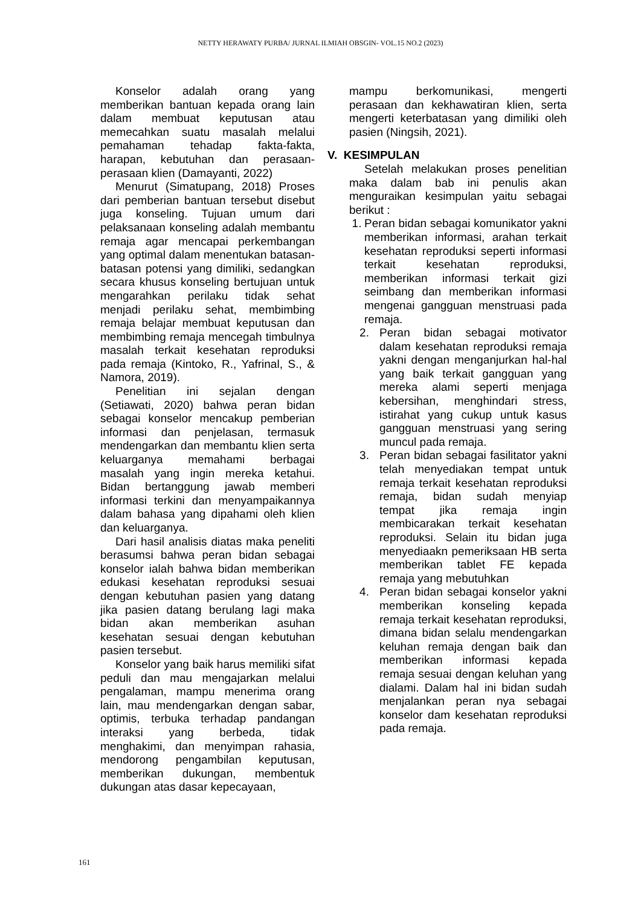NETTY HERAWATY PURBA/ JURNAL ILMIAH OBSGIN- VOL.15 NO.2 (2023)
Konselor adalah orang yang memberikan bantuan kepada orang lain dalam membuat keputusan atau memecahkan suatu masalah melalui pemahaman tehadap fakta-fakta, harapan, kebutuhan dan perasaan-perasaan klien (Damayanti, 2022)
Menurut (Simatupang, 2018) Proses dari pemberian bantuan tersebut disebut juga konseling. Tujuan umum dari pelaksanaan konseling adalah membantu remaja agar mencapai perkembangan yang optimal dalam menentukan batasan-batasan potensi yang dimiliki, sedangkan secara khusus konseling bertujuan untuk mengarahkan perilaku tidak sehat menjadi perilaku sehat, membimbing remaja belajar membuat keputusan dan membimbing remaja mencegah timbulnya masalah terkait kesehatan reproduksi pada remaja (Kintoko, R., Yafrinal, S., & Namora, 2019).
Penelitian ini sejalan dengan (Setiawati, 2020) bahwa peran bidan sebagai konselor mencakup pemberian informasi dan penjelasan, termasuk mendengarkan dan membantu klien serta keluarganya memahami berbagai masalah yang ingin mereka ketahui. Bidan bertanggung jawab memberi informasi terkini dan menyampaikannya dalam bahasa yang dipahami oleh klien dan keluarganya.
Dari hasil analisis diatas maka peneliti berasumsi bahwa peran bidan sebagai konselor ialah bahwa bidan memberikan edukasi kesehatan reproduksi sesuai dengan kebutuhan pasien yang datang jika pasien datang berulang lagi maka bidan akan memberikan asuhan kesehatan sesuai dengan kebutuhan pasien tersebut.
Konselor yang baik harus memiliki sifat peduli dan mau mengajarkan melalui pengalaman, mampu menerima orang lain, mau mendengarkan dengan sabar, optimis, terbuka terhadap pandangan interaksi yang berbeda, tidak menghakimi, dan menyimpan rahasia, mendorong pengambilan keputusan, memberikan dukungan, membentuk dukungan atas dasar kepecayaan,
mampu berkomunikasi, mengerti perasaan dan kekhawatiran klien, serta mengerti keterbatasan yang dimiliki oleh pasien (Ningsih, 2021).
V. KESIMPULAN
Setelah melakukan proses penelitian maka dalam bab ini penulis akan menguraikan kesimpulan yaitu sebagai berikut :
1. Peran bidan sebagai komunikator yakni memberikan informasi, arahan terkait kesehatan reproduksi seperti informasi terkait kesehatan reproduksi, memberikan informasi terkait gizi seimbang dan memberikan informasi mengenai gangguan menstruasi pada remaja.
2. Peran bidan sebagai motivator dalam kesehatan reproduksi remaja yakni dengan menganjurkan hal-hal yang baik terkait gangguan yang mereka alami seperti menjaga kebersihan, menghindari stress, istirahat yang cukup untuk kasus gangguan menstruasi yang sering muncul pada remaja.
3. Peran bidan sebagai fasilitator yakni telah menyediakan tempat untuk remaja terkait kesehatan reproduksi remaja, bidan sudah menyiap tempat jika remaja ingin membicarakan terkait kesehatan reproduksi. Selain itu bidan juga menyediaakn pemeriksaan HB serta memberikan tablet FE kepada remaja yang mebutuhkan
4. Peran bidan sebagai konselor yakni memberikan konseling kepada remaja terkait kesehatan reproduksi, dimana bidan selalu mendengarkan keluhan remaja dengan baik dan memberikan informasi kepada remaja sesuai dengan keluhan yang dialami. Dalam hal ini bidan sudah menjalankan peran nya sebagai konselor dam kesehatan reproduksi pada remaja.
161